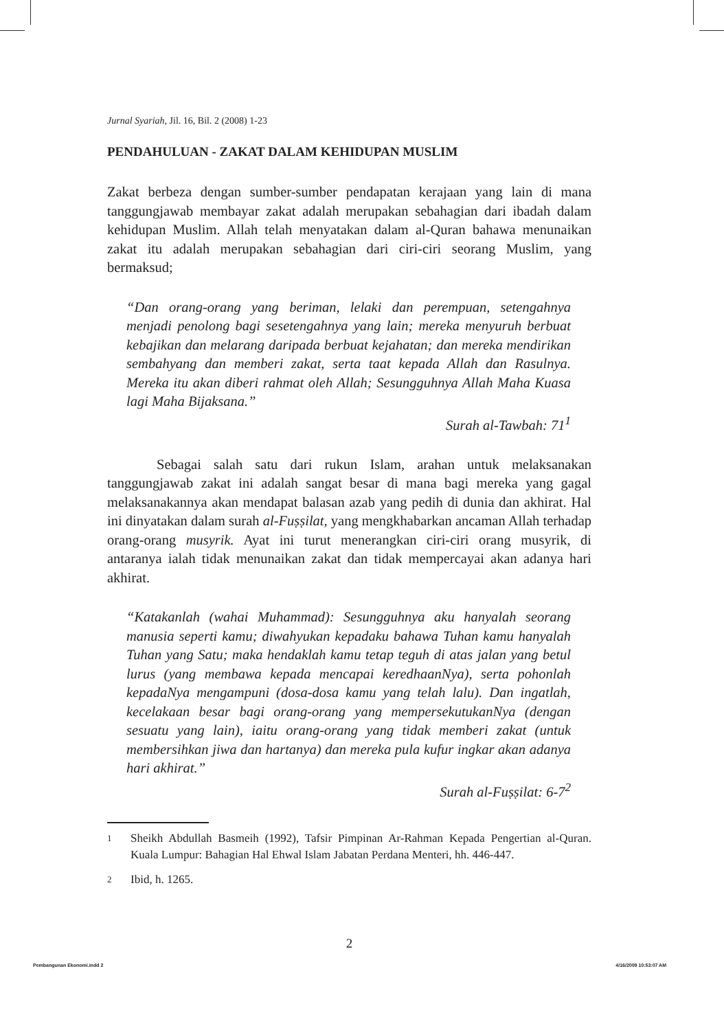Jurnal Syariah, Jil. 16, Bil. 2 (2008) 1-23
PENDAHULUAN - ZAKAT DALAM KEHIDUPAN MUSLIM
Zakat berbeza dengan sumber-sumber pendapatan kerajaan yang lain di mana tanggungjawab membayar zakat adalah merupakan sebahagian dari ibadah dalam kehidupan Muslim. Allah telah menyatakan dalam al-Quran bahawa menunaikan zakat itu adalah merupakan sebahagian dari ciri-ciri seorang Muslim, yang bermaksud;
“Dan orang-orang yang beriman, lelaki dan perempuan, setengahnya menjadi penolong bagi sesetengahnya yang lain; mereka menyuruh berbuat kebajikan dan melarang daripada berbuat kejahatan; dan mereka mendirikan sembahyang dan memberi zakat, serta taat kepada Allah dan Rasulnya. Mereka itu akan diberi rahmat oleh Allah; Sesungguhnya Allah Maha Kuasa lagi Maha Bijaksana.”
Surah al-Tawbah: 71<sup>1</sup>
Sebagai salah satu dari rukun Islam, arahan untuk melaksanakan tanggungjawab zakat ini adalah sangat besar di mana bagi mereka yang gagal melaksanakannya akan mendapat balasan azab yang pedih di dunia dan akhirat. Hal ini dinyatakan dalam surah al-Fuṣṣilat, yang mengkhabarkan ancaman Allah terhadap orang-orang musyrik. Ayat ini turut menerangkan ciri-ciri orang musyrik, di antaranya ialah tidak menunaikan zakat dan tidak mempercayai akan adanya hari akhirat.
“Katakanlah (wahai Muhammad): Sesungguhnya aku hanyalah seorang manusia seperti kamu; diwahyukan kepadaku bahawa Tuhan kamu hanyalah Tuhan yang Satu; maka hendaklah kamu tetap teguh di atas jalan yang betul lurus (yang membawa kepada mencapai keredhaanNya), serta pohonlah kepadaNya mengampuni (dosa-dosa kamu yang telah lalu). Dan ingatlah, kecelakaan besar bagi orang-orang yang mempersekutukanNya (dengan sesuatu yang lain), iaitu orang-orang yang tidak memberi zakat (untuk membersihkan jiwa dan hartanya) dan mereka pula kufur ingkar akan adanya hari akhirat.”
Surah al-Fuṣṣilat: 6-7<sup>2</sup>
1 Sheikh Abdullah Basmeih (1992), Tafsir Pimpinan Ar-Rahman Kepada Pengertian al-Quran. Kuala Lumpur: Bahagian Hal Ehwal Islam Jabatan Perdana Menteri, hh. 446-447.
2 Ibid, h. 1265.
2
Pembangunan Ekonomi.indd 2 4/16/2009 10:53:07 AM